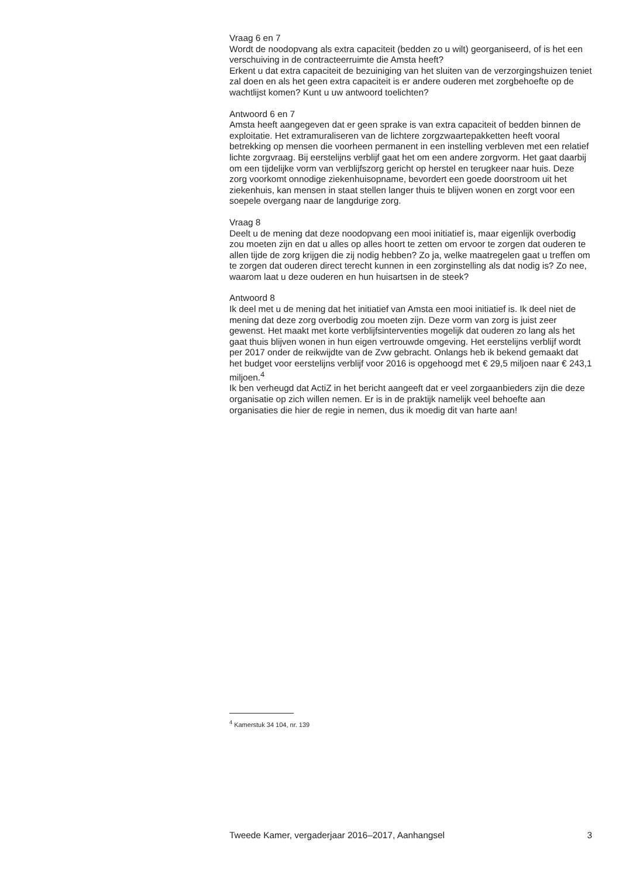Vraag 6 en 7
Wordt de noodopvang als extra capaciteit (bedden zo u wilt) georganiseerd, of is het een verschuiving in de contracteerruimte die Amsta heeft?
Erkent u dat extra capaciteit de bezuiniging van het sluiten van de verzorgingshuizen teniet zal doen en als het geen extra capaciteit is er andere ouderen met zorgbehoefte op de wachtlijst komen? Kunt u uw antwoord toelichten?
Antwoord 6 en 7
Amsta heeft aangegeven dat er geen sprake is van extra capaciteit of bedden binnen de exploitatie. Het extramuraliseren van de lichtere zorgzwaartepakketten heeft vooral betrekking op mensen die voorheen permanent in een instelling verbleven met een relatief lichte zorgvraag. Bij eerstelijns verblijf gaat het om een andere zorgvorm. Het gaat daarbij om een tijdelijke vorm van verblijfszorg gericht op herstel en terugkeer naar huis. Deze zorg voorkomt onnodige ziekenhuisopname, bevordert een goede doorstroom uit het ziekenhuis, kan mensen in staat stellen langer thuis te blijven wonen en zorgt voor een soepele overgang naar de langdurige zorg.
Vraag 8
Deelt u de mening dat deze noodopvang een mooi initiatief is, maar eigenlijk overbodig zou moeten zijn en dat u alles op alles hoort te zetten om ervoor te zorgen dat ouderen te allen tijde de zorg krijgen die zij nodig hebben? Zo ja, welke maatregelen gaat u treffen om te zorgen dat ouderen direct terecht kunnen in een zorginstelling als dat nodig is? Zo nee, waarom laat u deze ouderen en hun huisartsen in de steek?
Antwoord 8
Ik deel met u de mening dat het initiatief van Amsta een mooi initiatief is. Ik deel niet de mening dat deze zorg overbodig zou moeten zijn. Deze vorm van zorg is juist zeer gewenst. Het maakt met korte verblijfsinterventies mogelijk dat ouderen zo lang als het gaat thuis blijven wonen in hun eigen vertrouwde omgeving. Het eerstelijns verblijf wordt per 2017 onder de reikwijdte van de Zvw gebracht. Onlangs heb ik bekend gemaakt dat het budget voor eerstelijns verblijf voor 2016 is opgehoogd met € 29,5 miljoen naar € 243,1 miljoen.<sup>4</sup>
Ik ben verheugd dat ActiZ in het bericht aangeeft dat er veel zorgaanbieders zijn die deze organisatie op zich willen nemen. Er is in de praktijk namelijk veel behoefte aan organisaties die hier de regie in nemen, dus ik moedig dit van harte aan!
<sup>4</sup> Kamerstuk 34 104, nr. 139
Tweede Kamer, vergaderjaar 2016–2017, Aanhangsel 3